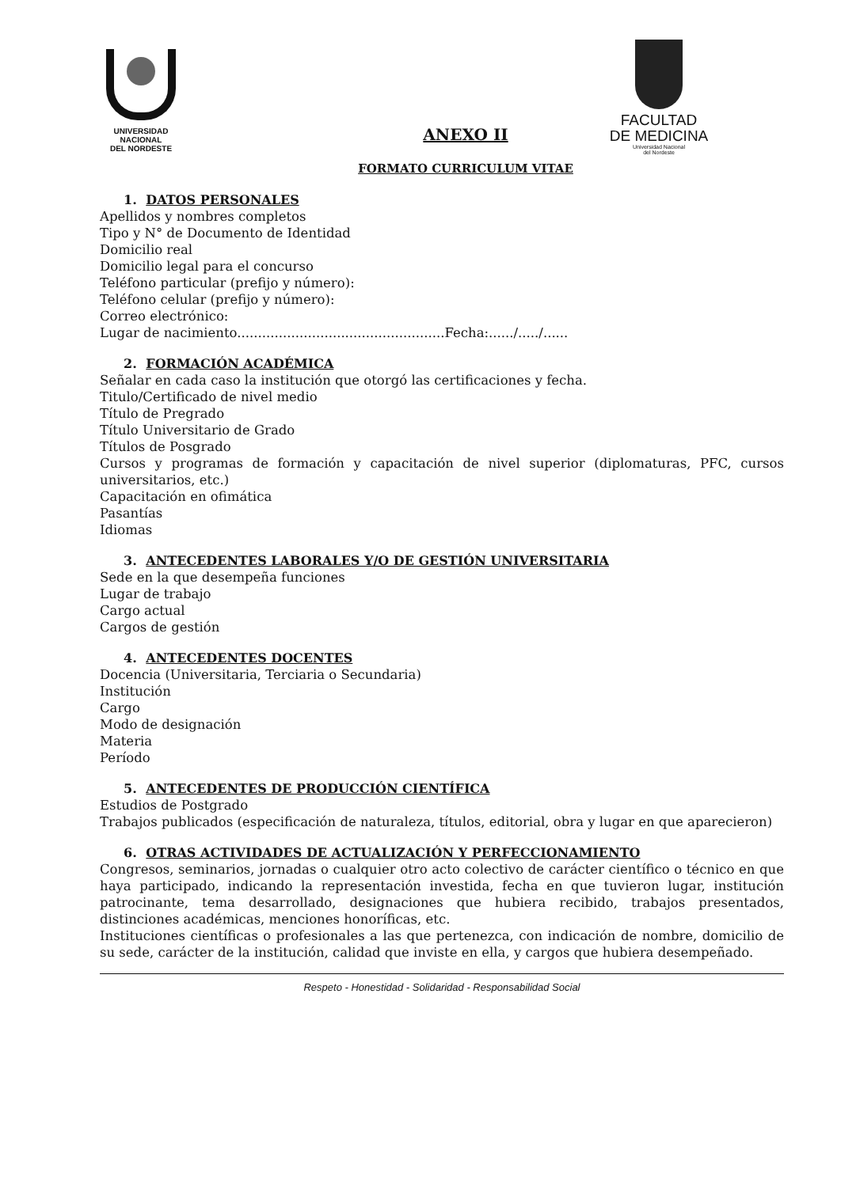UNIVERSIDAD
NACIONAL
DEL NORDESTE
FACULTAD
DE MEDICINA
Universidad Nacional
del Nordeste
ANEXO II
FORMATO CURRICULUM VITAE
1. DATOS PERSONALES
Apellidos y nombres completos
Tipo y N° de Documento de Identidad
Domicilio real
Domicilio legal para el concurso
Teléfono particular (prefijo y número):
Teléfono celular (prefijo y número):
Correo electrónico:
Lugar de nacimiento..................................................Fecha:....../...../......
2. FORMACIÓN ACADÉMICA
Señalar en cada caso la institución que otorgó las certificaciones y fecha.
Titulo/Certificado de nivel medio
Título de Pregrado
Título Universitario de Grado
Títulos de Posgrado
Cursos y programas de formación y capacitación de nivel superior (diplomaturas, PFC, cursos universitarios, etc.)
Capacitación en ofimática
Pasantías
Idiomas
3. ANTECEDENTES LABORALES Y/O DE GESTIÓN UNIVERSITARIA
Sede en la que desempeña funciones
Lugar de trabajo
Cargo actual
Cargos de gestión
4. ANTECEDENTES DOCENTES
Docencia (Universitaria, Terciaria o Secundaria)
Institución
Cargo
Modo de designación
Materia
Período
5. ANTECEDENTES DE PRODUCCIÓN CIENTÍFICA
Estudios de Postgrado
Trabajos publicados (especificación de naturaleza, títulos, editorial, obra y lugar en que aparecieron)
6. OTRAS ACTIVIDADES DE ACTUALIZACIÓN Y PERFECCIONAMIENTO
Congresos, seminarios, jornadas o cualquier otro acto colectivo de carácter científico o técnico en que haya participado, indicando la representación investida, fecha en que tuvieron lugar, institución patrocinante, tema desarrollado, designaciones que hubiera recibido, trabajos presentados, distinciones académicas, menciones honoríficas, etc.
Instituciones científicas o profesionales a las que pertenezca, con indicación de nombre, domicilio de su sede, carácter de la institución, calidad que inviste en ella, y cargos que hubiera desempeñado.
Respeto - Honestidad - Solidaridad - Responsabilidad Social